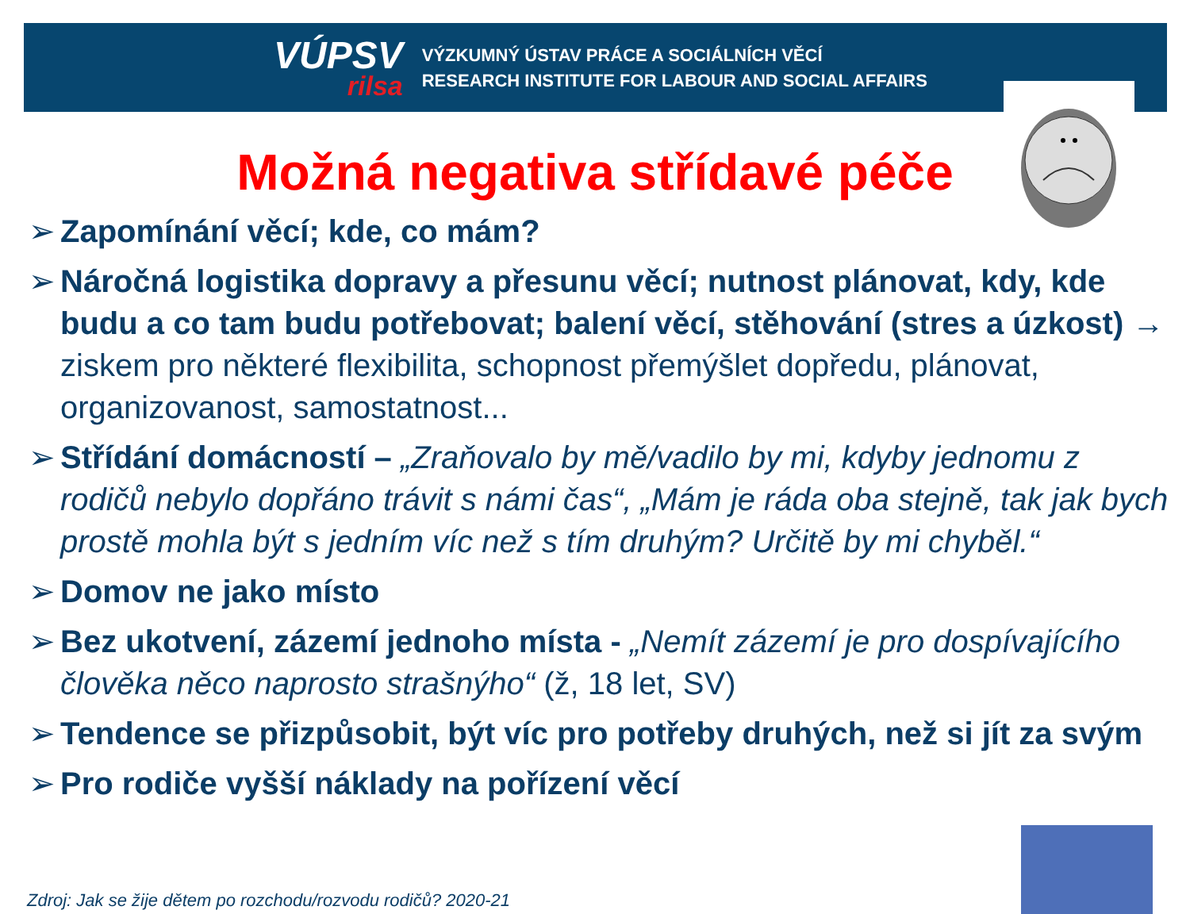VÚPSV
rilsa
VÝZKUMNÝ ÚSTAV PRÁCE A SOCIÁLNÍCH VĚCÍ
RESEARCH INSTITUTE FOR LABOUR AND SOCIAL AFFAIRS
Možná negativa střídavé péče
➢ Zapomínání věcí; kde, co mám?
➢ Náročná logistika dopravy a přesunu věcí; nutnost plánovat, kdy, kde budu a co tam budu potřebovat; balení věcí, stěhování (stres a úzkost) → ziskem pro některé flexibilita, schopnost přemýšlet dopředu, plánovat, organizovanost, samostatnost...
➢ Střídání domácností – „Zraňovalo by mě/vadilo by mi, kdyby jednomu z rodičů nebylo dopřáno trávit s námi čas“, „Mám je ráda oba stejně, tak jak bych prostě mohla být s jedním víc než s tím druhým? Určitě by mi chyběl.“
➢ Domov ne jako místo
➢ Bez ukotvení, zázemí jednoho místa - „Nemít zázemí je pro dospívajícího člověka něco naprosto strašnýho“ (ž, 18 let, SV)
➢ Tendence se přizpůsobit, být víc pro potřeby druhých, než si jít za svým
➢ Pro rodiče vyšší náklady na pořízení věcí
Zdroj: Jak se žije dětem po rozchodu/rozvodu rodičů? 2020-21